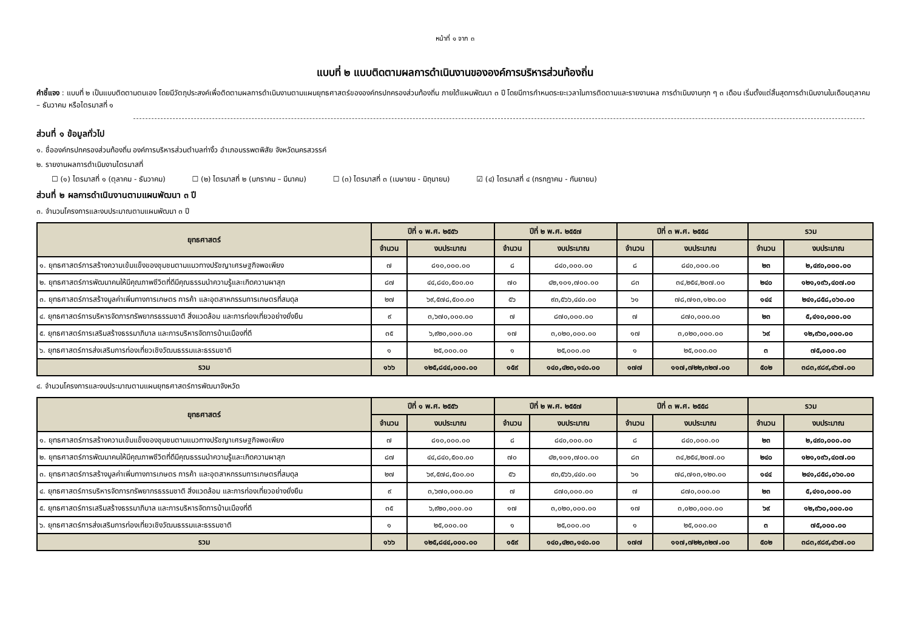หน้าที่ ๑ จาก ๓
แบบที่ ๒ แบบติดตามผลการดำเนินงานขององค์การบริหารส่วนท้องถิ่น
คำชี้แจง : แบบที่ ๒ เป็นแบบติดตามตนเอง โดยมีวัตถุประสงค์เพื่อติดตามผลการดำเนินงานตามแผนยุทธศาสตร์ขององค์กรปกครองส่วนท้องถิ่น ภายใต้แผนพัฒนา ๓ ปี โดยมีการกำหนดระยะเวลาในการติดตามและรายงานผล การดำเนินงานทุก ๆ ๓ เดือน เริ่มตั้งแต่สิ้นสุดการดำเนินงานในเดือนตุลาคม – ธันวาคม หรือไตรมาสที่ ๑
ส่วนที่ ๑ ข้อมูลทั่วไป
๑. ชื่อองค์กรปกครองส่วนท้องถิ่น องค์การบริหารส่วนตำบลท่างิ้ว อำเภอบรรพตพิสัย จังหวัดนครสวรรค์
๒. รายงานผลการดำเนินงานไตรมาสที่
☐ (๑) ไตรมาสที่ ๑ (ตุลาคม - ธันวาคม) ☐ (๒) ไตรมาสที่ ๒ (มกราคม – มีนาคม) ☐ (๓) ไตรมาสที่ ๓ (เมษายน - มิถุนายน) ☑ (๔) ไตรมาสที่ ๔ (กรกฎาคม - กันยายน)
ส่วนที่ ๒ ผลการดำเนินงานตามแผนพัฒนา ๓ ปี
๓. จำนวนโครงการและงบประมาณตามแผนพัฒนา ๓ ปี
| ยุทธศาสตร์ | ปีที่ ๑ พ.ศ. ๒๕๕๖ | | ปีที่ ๒ พ.ศ. ๒๕๕๗ | | ปีที่ ๓ พ.ศ. ๒๕๕๘ | | รวม | |
| --- | --- | --- | --- | --- | --- | --- | --- | --- |
| | จำนวน | งบประมาณ | จำนวน | งบประมาณ | จำนวน | งบประมาณ | จำนวน | งบประมาณ |
| ๑. ยุทธศาสตร์การสร้างความเข้มแข็งของชุมชนตามแนวทางปรัชญาเศรษฐกิจพอเพียง | ๗ | ๘๑๐,๐๐๐.๐๐ | ๘ | ๘๔๐,๐๐๐.๐๐ | ๘ | ๘๔๐,๐๐๐.๐๐ | ๒๓ | ๒,๔๙๐,๐๐๐.๐๐ |
| ๒. ยุทธศาสตร์การพัฒนาคนให้มีคุณภาพชีวิตที่ดีมีคุณธรรมนำความรู้และเกิดความผาสุก | ๘๗ | ๔๔,๘๔๐,๕๐๐.๐๐ | ๗๐ | ๔๒,๑๐๑,๗๐๐.๐๐ | ๘๓ | ๓๔,๒๕๔,๒๐๗.๐๐ | ๒๔๐ | ๑๒๑,๑๙๖,๔๐๗.๐๐ |
| ๓. ยุทธศาสตร์การสร้างมูลค่าเพิ่มทางการเกษตร การค้า และอุตสาหกรรมการเกษตรที่สมดุล | ๒๗ | ๖๙,๕๗๘,๕๐๐.๐๐ | ๕๖ | ๙๓,๕๖๖,๔๔๐.๐๐ | ๖๑ | ๗๘,๗๑๓,๑๒๐.๐๐ | ๑๔๔ | ๒๔๑,๘๕๘,๐๖๐.๐๐ |
| ๔. ยุทธศาสตร์การบริหารจัดการทรัพยากรธรรมชาติ สิ่งแวดล้อม และการท่องเที่ยวอย่างยั่งยืน | ๙ | ๓,๖๗๐,๐๐๐.๐๐ | ๗ | ๘๗๐,๐๐๐.๐๐ | ๗ | ๘๗๐,๐๐๐.๐๐ | ๒๓ | ๕,๔๑๐,๐๐๐.๐๐ |
| ๕. ยุทธศาสตร์การเสริมสร้างธรรมาภิบาล และการบริหารจัดการบ้านเมืองที่ดี | ๓๕ | ๖,๙๒๐,๐๐๐.๐๐ | ๑๗ | ๓,๐๒๐,๐๐๐.๐๐ | ๑๗ | ๓,๐๒๐,๐๐๐.๐๐ | ๖๙ | ๑๒,๙๖๐,๐๐๐.๐๐ |
| ๖. ยุทธศาสตร์การส่งเสริมการท่องเที่ยวเชิงวัฒนธรรมและธรรมชาติ | ๑ | ๒๕,๐๐๐.๐๐ | ๑ | ๒๕,๐๐๐.๐๐ | ๑ | ๒๕,๐๐๐.๐๐ | ๓ | ๗๕,๐๐๐.๐๐ |
| รวม | ๑๖๖ | ๑๒๕,๘๔๔,๐๐๐.๐๐ | ๑๕๙ | ๑๔๐,๔๒๓,๑๔๐.๐๐ | ๑๗๗ | ๑๑๗,๗๒๒,๓๒๗.๐๐ | ๕๐๒ | ๓๘๓,๙๘๙,๔๖๗.๐๐ |
๔. จำนวนโครงการและงบประมาณตามแผนยุทธศาสตร์การพัฒนาจังหวัด
| ยุทธศาสตร์ | ปีที่ ๑ พ.ศ. ๒๕๕๖ | | ปีที่ ๒ พ.ศ. ๒๕๕๗ | | ปีที่ ๓ พ.ศ. ๒๕๕๘ | | รวม | |
| --- | --- | --- | --- | --- | --- | --- | --- | --- |
| | จำนวน | งบประมาณ | จำนวน | งบประมาณ | จำนวน | งบประมาณ | จำนวน | งบประมาณ |
| ๑. ยุทธศาสตร์การสร้างความเข้มแข็งของชุมชนตามแนวทางปรัชญาเศรษฐกิจพอเพียง | ๗ | ๘๑๐,๐๐๐.๐๐ | ๘ | ๘๔๐,๐๐๐.๐๐ | ๘ | ๘๔๐,๐๐๐.๐๐ | ๒๓ | ๒,๔๙๐,๐๐๐.๐๐ |
| ๒. ยุทธศาสตร์การพัฒนาคนให้มีคุณภาพชีวิตที่ดีมีคุณธรรมนำความรู้และเกิดความผาสุก | ๘๗ | ๔๔,๘๔๐,๕๐๐.๐๐ | ๗๐ | ๔๒,๑๐๑,๗๐๐.๐๐ | ๘๓ | ๓๔,๒๕๔,๒๐๗.๐๐ | ๒๔๐ | ๑๒๑,๑๙๖,๔๐๗.๐๐ |
| ๓. ยุทธศาสตร์การสร้างมูลค่าเพิ่มทางการเกษตร การค้า และอุตสาหกรรมการเกษตรที่สมดุล | ๒๗ | ๖๙,๕๗๘,๕๐๐.๐๐ | ๕๖ | ๙๓,๕๖๖,๔๔๐.๐๐ | ๖๑ | ๗๘,๗๑๓,๑๒๐.๐๐ | ๑๔๔ | ๒๔๑,๘๕๘,๐๖๐.๐๐ |
| ๔. ยุทธศาสตร์การบริหารจัดการทรัพยากรธรรมชาติ สิ่งแวดล้อม และการท่องเที่ยวอย่างยั่งยืน | ๙ | ๓,๖๗๐,๐๐๐.๐๐ | ๗ | ๘๗๐,๐๐๐.๐๐ | ๗ | ๘๗๐,๐๐๐.๐๐ | ๒๓ | ๕,๔๑๐,๐๐๐.๐๐ |
| ๕. ยุทธศาสตร์การเสริมสร้างธรรมาภิบาล และการบริหารจัดการบ้านเมืองที่ดี | ๓๕ | ๖,๙๒๐,๐๐๐.๐๐ | ๑๗ | ๓,๐๒๐,๐๐๐.๐๐ | ๑๗ | ๓,๐๒๐,๐๐๐.๐๐ | ๖๙ | ๑๒,๙๖๐,๐๐๐.๐๐ |
| ๖. ยุทธศาสตร์การส่งเสริมการท่องเที่ยวเชิงวัฒนธรรมและธรรมชาติ | ๑ | ๒๕,๐๐๐.๐๐ | ๑ | ๒๕,๐๐๐.๐๐ | ๑ | ๒๕,๐๐๐.๐๐ | ๓ | ๗๕,๐๐๐.๐๐ |
| รวม | ๑๖๖ | ๑๒๕,๘๔๔,๐๐๐.๐๐ | ๑๕๙ | ๑๔๐,๔๒๓,๑๔๐.๐๐ | ๑๗๗ | ๑๑๗,๗๒๒,๓๒๗.๐๐ | ๕๐๒ | ๓๘๓,๙๘๙,๔๖๗.๐๐ |